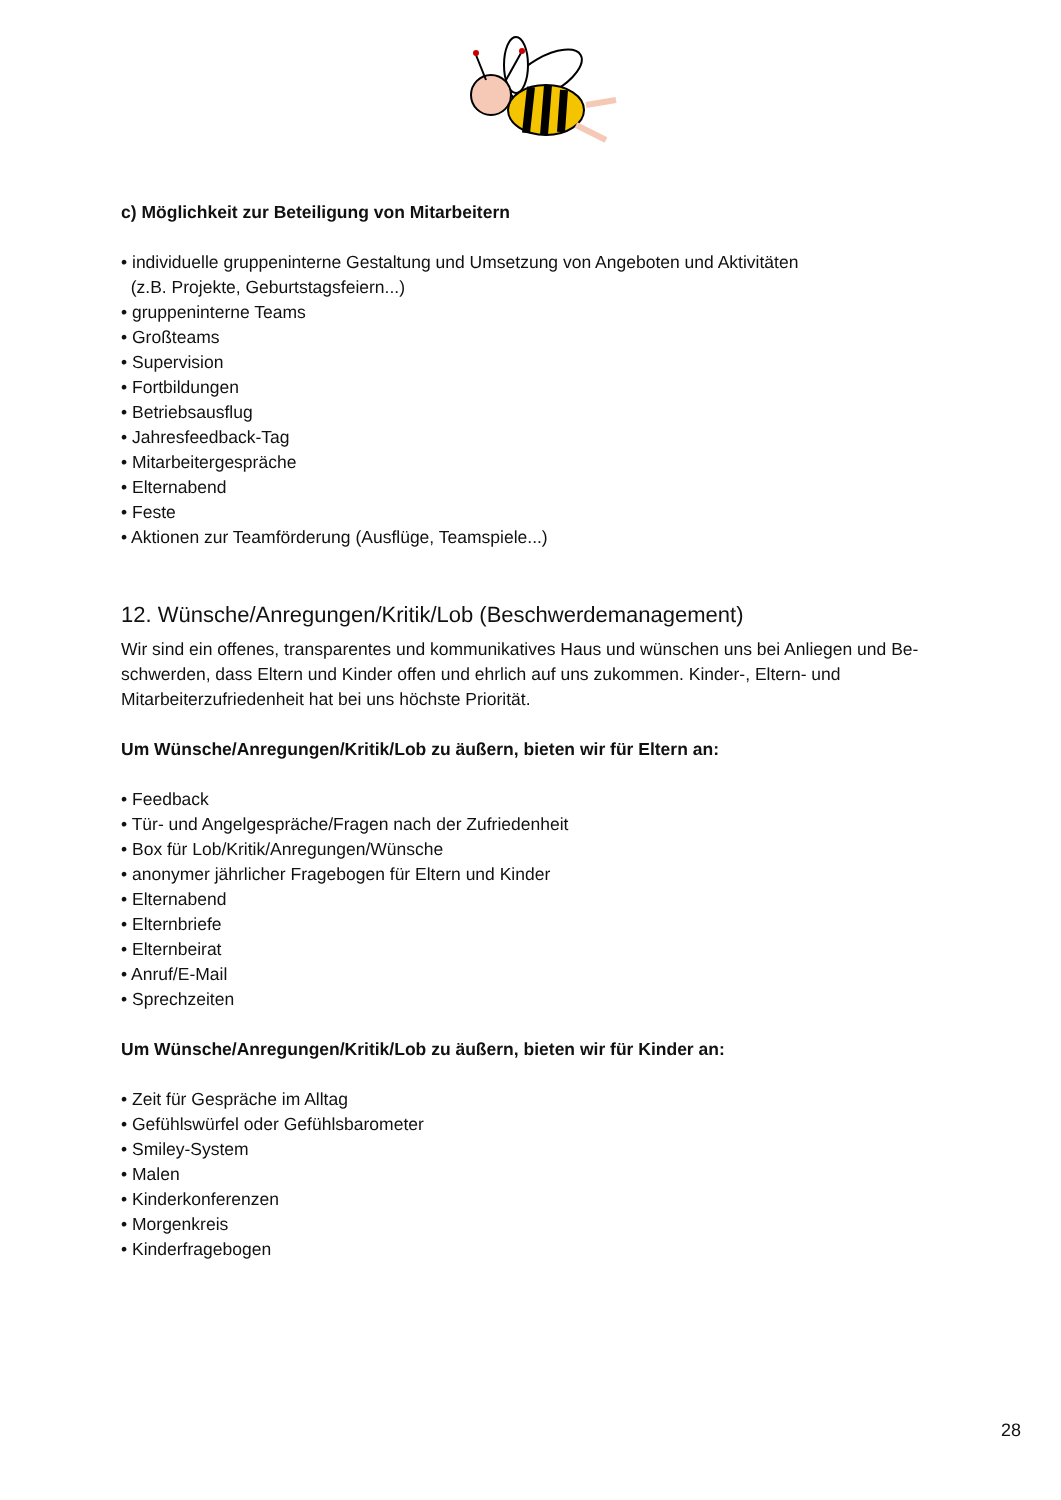c) Möglichkeit zur Beteiligung von Mitarbeitern
• individuelle gruppeninterne Gestaltung und Umsetzung von Angeboten und Aktivitäten
(z.B. Projekte, Geburtstagsfeiern...)
• gruppeninterne Teams
• Großteams
• Supervision
• Fortbildungen
• Betriebsausflug
• Jahresfeedback-Tag
• Mitarbeitergespräche
• Elternabend
• Feste
• Aktionen zur Teamförderung (Ausflüge, Teamspiele...)
12. Wünsche/Anregungen/Kritik/Lob (Beschwerdemanagement)
Wir sind ein offenes, transparentes und kommunikatives Haus und wünschen uns bei Anliegen und Be-schwerden, dass Eltern und Kinder offen und ehrlich auf uns zukommen. Kinder-, Eltern- und Mitarbeiterzufriedenheit hat bei uns höchste Priorität.
Um Wünsche/Anregungen/Kritik/Lob zu äußern, bieten wir für Eltern an:
• Feedback
• Tür- und Angelgespräche/Fragen nach der Zufriedenheit
• Box für Lob/Kritik/Anregungen/Wünsche
• anonymer jährlicher Fragebogen für Eltern und Kinder
• Elternabend
• Elternbriefe
• Elternbeirat
• Anruf/E-Mail
• Sprechzeiten
Um Wünsche/Anregungen/Kritik/Lob zu äußern, bieten wir für Kinder an:
• Zeit für Gespräche im Alltag
• Gefühlswürfel oder Gefühlsbarometer
• Smiley-System
• Malen
• Kinderkonferenzen
• Morgenkreis
• Kinderfragebogen
28